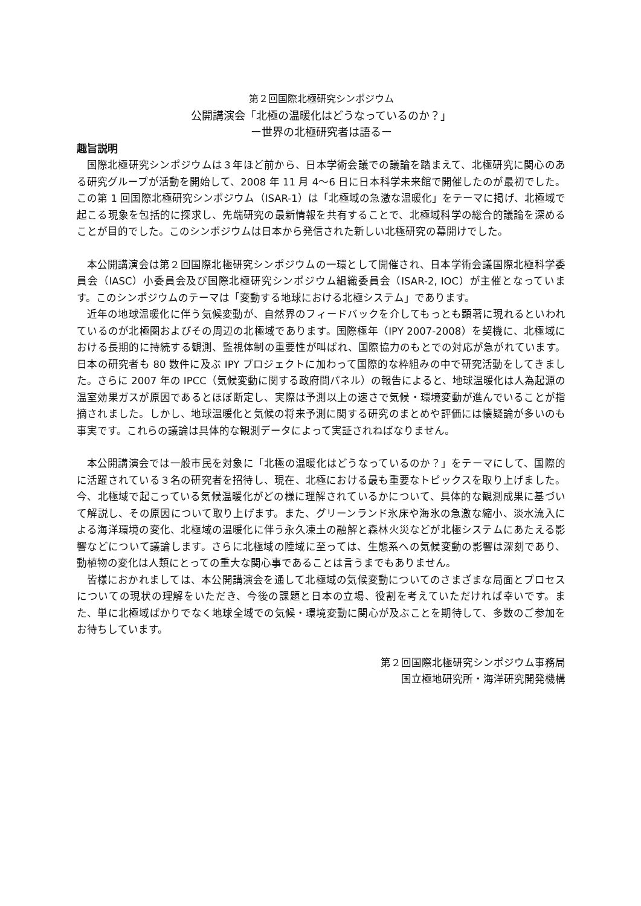第２回国際北極研究シンポジウム
公開講演会「北極の温暖化はどうなっているのか？」
ー世界の北極研究者は語るー
趣旨説明
国際北極研究シンポジウムは３年ほど前から、日本学術会議での議論を踏まえて、北極研究に関心のある研究グループが活動を開始して、2008 年 11 月 4〜6 日に日本科学未来館で開催したのが最初でした。この第 1 回国際北極研究シンポジウム（ISAR-1）は「北極域の急激な温暖化」をテーマに掲げ、北極域で起こる現象を包括的に探求し、先端研究の最新情報を共有することで、北極域科学の総合的議論を深めることが目的でした。このシンポジウムは日本から発信された新しい北極研究の幕開けでした。
本公開講演会は第２回国際北極研究シンポジウムの一環として開催され、日本学術会議国際北極科学委員会（IASC）小委員会及び国際北極研究シンポジウム組織委員会（ISAR-2, IOC）が主催となっています。このシンポジウムのテーマは「変動する地球における北極システム」であります。
近年の地球温暖化に伴う気候変動が、自然界のフィードバックを介してもっとも顕著に現れるといわれているのが北極圏およびその周辺の北極域であります。国際極年（IPY 2007-2008）を契機に、北極域における長期的に持続する観測、監視体制の重要性が叫ばれ、国際協力のもとでの対応が急がれています。日本の研究者も 80 数件に及ぶ IPY プロジェクトに加わって国際的な枠組みの中で研究活動をしてきました。さらに 2007 年の IPCC（気候変動に関する政府間パネル）の報告によると、地球温暖化は人為起源の温室効果ガスが原因であるとほぼ断定し、実際は予測以上の速さで気候・環境変動が進んでいることが指摘されました。しかし、地球温暖化と気候の将来予測に関する研究のまとめや評価には懐疑論が多いのも事実です。これらの議論は具体的な観測データによって実証されねばなりません。
本公開講演会では一般市民を対象に「北極の温暖化はどうなっているのか？」をテーマにして、国際的に活躍されている３名の研究者を招待し、現在、北極における最も重要なトピックスを取り上げました。今、北極域で起こっている気候温暖化がどの様に理解されているかについて、具体的な観測成果に基づいて解説し、その原因について取り上げます。また、グリーンランド氷床や海氷の急激な縮小、淡水流入による海洋環境の変化、北極域の温暖化に伴う永久凍土の融解と森林火災などが北極システムにあたえる影響などについて議論します。さらに北極域の陸域に至っては、生態系への気候変動の影響は深刻であり、動植物の変化は人類にとっての重大な関心事であることは言うまでもありません。
皆様におかれましては、本公開講演会を通して北極域の気候変動についてのさまざまな局面とプロセスについての現状の理解をいただき、今後の課題と日本の立場、役割を考えていただければ幸いです。また、単に北極域ばかりでなく地球全域での気候・環境変動に関心が及ぶことを期待して、多数のご参加をお待ちしています。
第２回国際北極研究シンポジウム事務局
国立極地研究所・海洋研究開発機構